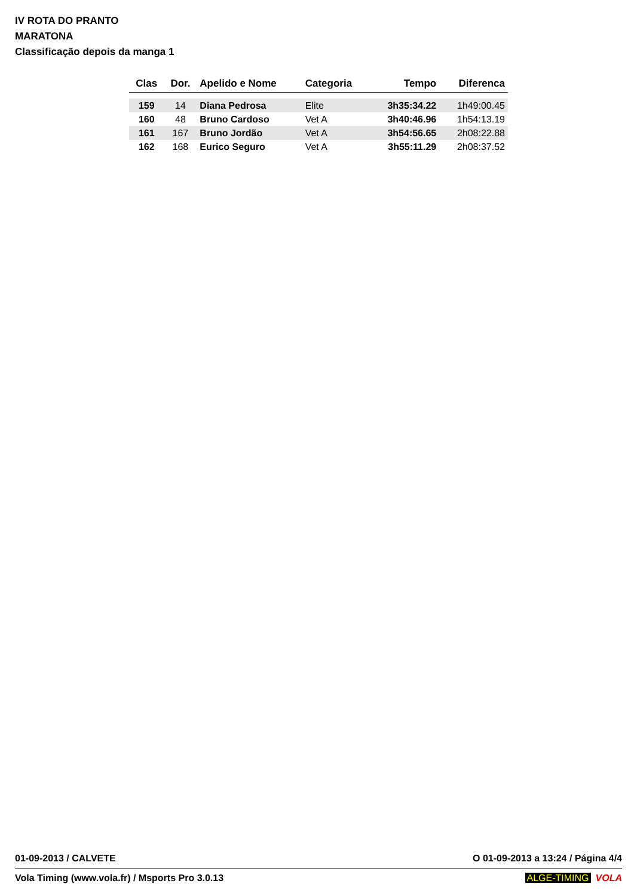IV ROTA DO PRANTO
MARATONA
Classificação depois da manga 1
| Clas | Dor. | Apelido e Nome | Categoria | Tempo | Diferenca |
| --- | --- | --- | --- | --- | --- |
| 159 | 14 | Diana Pedrosa | Elite | 3h35:34.22 | 1h49:00.45 |
| 160 | 48 | Bruno Cardoso | Vet A | 3h40:46.96 | 1h54:13.19 |
| 161 | 167 | Bruno Jordão | Vet A | 3h54:56.65 | 2h08:22.88 |
| 162 | 168 | Eurico Seguro | Vet A | 3h55:11.29 | 2h08:37.52 |
01-09-2013 / CALVETE O 01-09-2013 a 13:24 / Página 4/4
Vola Timing (www.vola.fr) / Msports Pro 3.0.13 ALGE-TIMING VOLA